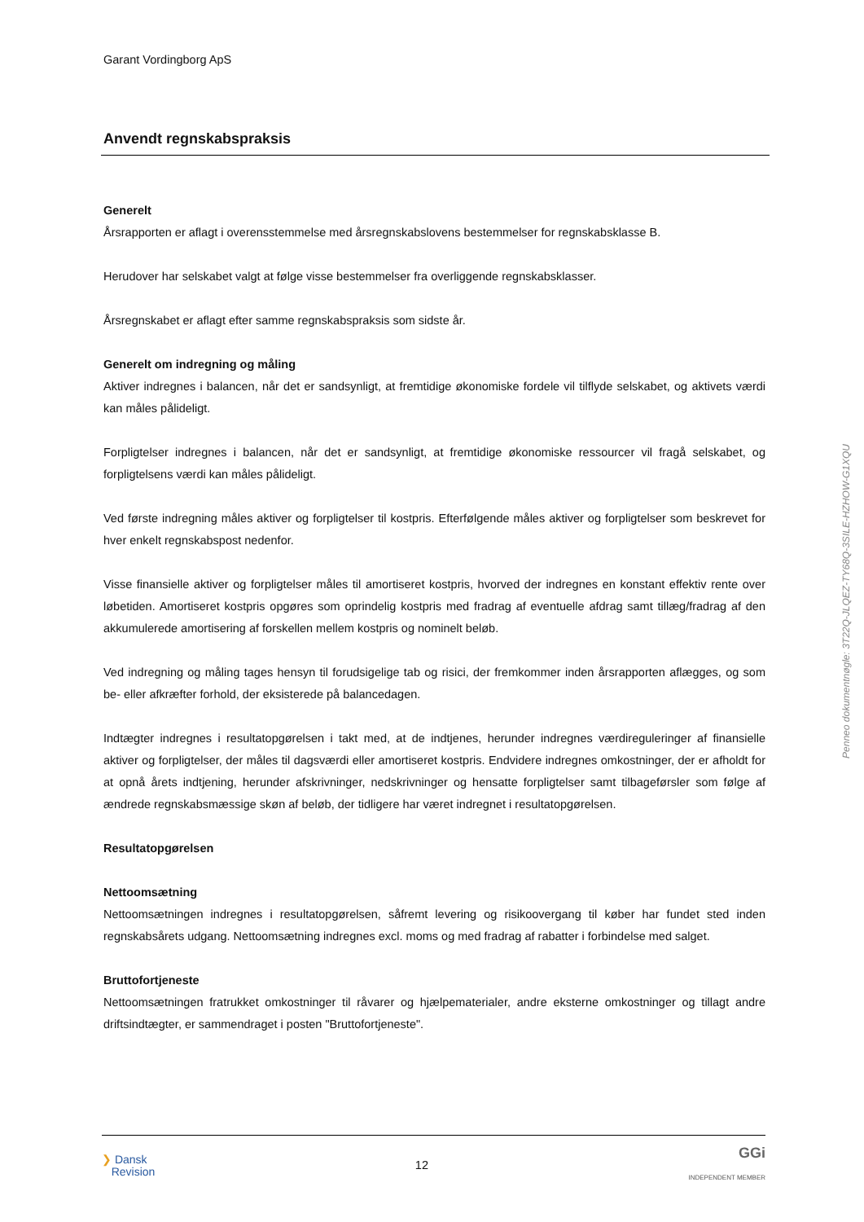Garant Vordingborg ApS
Anvendt regnskabspraksis
Generelt
Årsrapporten er aflagt i overensstemmelse med årsregnskabslovens bestemmelser for regnskabsklasse B.
Herudover har selskabet valgt at følge visse bestemmelser fra overliggende regnskabsklasser.
Årsregnskabet er aflagt efter samme regnskabspraksis som sidste år.
Generelt om indregning og måling
Aktiver indregnes i balancen, når det er sandsynligt, at fremtidige økonomiske fordele vil tilflyde selskabet, og aktivets værdi kan måles pålideligt.
Forpligtelser indregnes i balancen, når det er sandsynligt, at fremtidige økonomiske ressourcer vil fragå selskabet, og forpligtelsens værdi kan måles pålideligt.
Ved første indregning måles aktiver og forpligtelser til kostpris. Efterfølgende måles aktiver og forpligtelser som beskrevet for hver enkelt regnskabspost nedenfor.
Visse finansielle aktiver og forpligtelser måles til amortiseret kostpris, hvorved der indregnes en konstant effektiv rente over løbetiden. Amortiseret kostpris opgøres som oprindelig kostpris med fradrag af eventuelle afdrag samt tillæg/fradrag af den akkumulerede amortisering af forskellen mellem kostpris og nominelt beløb.
Ved indregning og måling tages hensyn til forudsigelige tab og risici, der fremkommer inden årsrapporten aflægges, og som be- eller afkræfter forhold, der eksisterede på balancedagen.
Indtægter indregnes i resultatopgørelsen i takt med, at de indtjenes, herunder indregnes værdireguleringer af finansielle aktiver og forpligtelser, der måles til dagsværdi eller amortiseret kostpris. Endvidere indregnes omkostninger, der er afholdt for at opnå årets indtjening, herunder afskrivninger, nedskrivninger og hensatte forpligtelser samt tilbageførsler som følge af ændrede regnskabsmæssige skøn af beløb, der tidligere har været indregnet i resultatopgørelsen.
Resultatopgørelsen
Nettoomsætning
Nettoomsætningen indregnes i resultatopgørelsen, såfremt levering og risikoovergang til køber har fundet sted inden regnskabsårets udgang. Nettoomsætning indregnes excl. moms og med fradrag af rabatter i forbindelse med salget.
Bruttofortjeneste
Nettoomsætningen fratrukket omkostninger til råvarer og hjælpematerialer, andre eksterne omkostninger og tillagt andre driftsindtægter, er sammendraget i posten "Bruttofortjeneste".
Penneo dokumentnøgle: 3T22Q-JLQEZ-TY68Q-3SILE-HZHOW-G1XQU
❯ Dansk
Revision
12
GGi
INDEPENDENT MEMBER